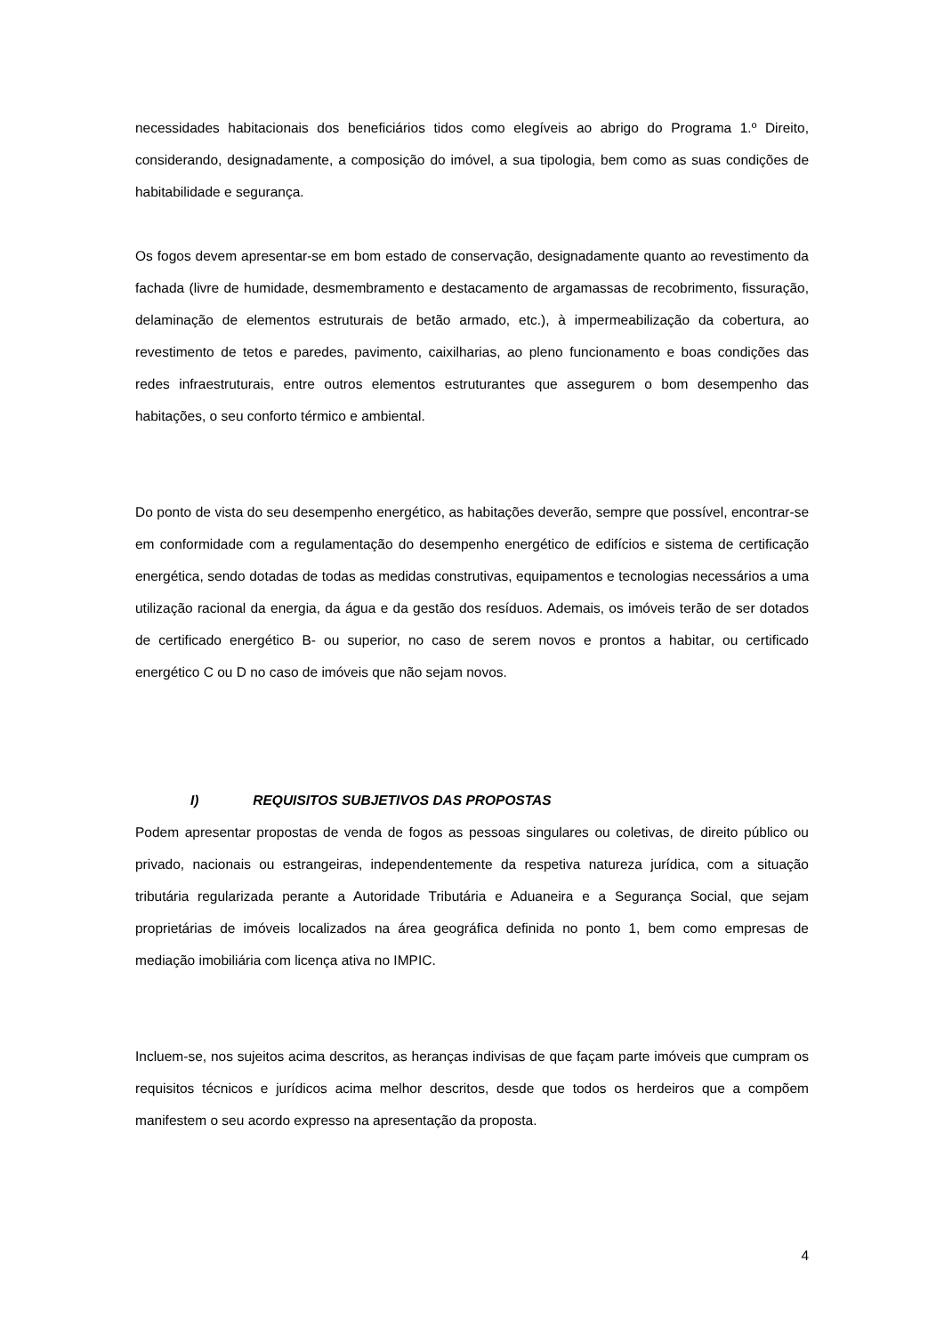necessidades habitacionais dos beneficiários tidos como elegíveis ao abrigo do Programa 1.º Direito, considerando, designadamente, a composição do imóvel, a sua tipologia, bem como as suas condições de habitabilidade e segurança.
Os fogos devem apresentar-se em bom estado de conservação, designadamente quanto ao revestimento da fachada (livre de humidade, desmembramento e destacamento de argamassas de recobrimento, fissuração, delaminação de elementos estruturais de betão armado, etc.), à impermeabilização da cobertura, ao revestimento de tetos e paredes, pavimento, caixilharias, ao pleno funcionamento e boas condições das redes infraestruturais, entre outros elementos estruturantes que assegurem o bom desempenho das habitações, o seu conforto térmico e ambiental.
Do ponto de vista do seu desempenho energético, as habitações deverão, sempre que possível, encontrar-se em conformidade com a regulamentação do desempenho energético de edifícios e sistema de certificação energética, sendo dotadas de todas as medidas construtivas, equipamentos e tecnologias necessários a uma utilização racional da energia, da água e da gestão dos resíduos. Ademais, os imóveis terão de ser dotados de certificado energético B- ou superior, no caso de serem novos e prontos a habitar, ou certificado energético C ou D no caso de imóveis que não sejam novos.
I) REQUISITOS SUBJETIVOS DAS PROPOSTAS
Podem apresentar propostas de venda de fogos as pessoas singulares ou coletivas, de direito público ou privado, nacionais ou estrangeiras, independentemente da respetiva natureza jurídica, com a situação tributária regularizada perante a Autoridade Tributária e Aduaneira e a Segurança Social, que sejam proprietárias de imóveis localizados na área geográfica definida no ponto 1, bem como empresas de mediação imobiliária com licença ativa no IMPIC.
Incluem-se, nos sujeitos acima descritos, as heranças indivisas de que façam parte imóveis que cumpram os requisitos técnicos e jurídicos acima melhor descritos, desde que todos os herdeiros que a compõem manifestem o seu acordo expresso na apresentação da proposta.
4